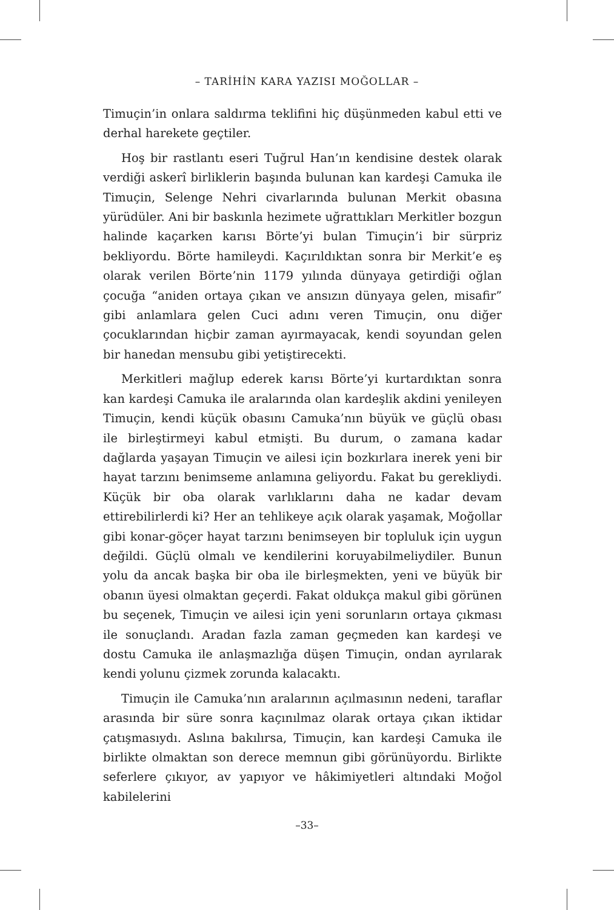– TARİHİN KARA YAZISI MOĞOLLAR –
Timuçin’in onlara saldırma teklifini hiç düşünmeden kabul etti ve derhal harekete geçtiler.
Hoş bir rastlantı eseri Tuğrul Han’ın kendisine destek olarak verdiği askerî birliklerin başında bulunan kan kardeşi Camuka ile Timuçin, Selenge Nehri civarlarında bulunan Merkit obasına yürüdüler. Ani bir baskınla hezimete uğrattıkları Merkitler bozgun halinde kaçarken karısı Börte’yi bulan Timuçin’i bir sürpriz bekliyordu. Börte hamileydi. Kaçırıldıktan sonra bir Merkit’e eş olarak verilen Börte’nin 1179 yılında dünyaya getirdiği oğlan çocuğa “aniden ortaya çıkan ve ansızın dünyaya gelen, misafir” gibi anlamlara gelen Cuci adını veren Timuçin, onu diğer çocuklarından hiçbir zaman ayırmayacak, kendi soyundan gelen bir hanedan mensubu gibi yetiştirecekti.
Merkitleri mağlup ederek karısı Börte’yi kurtardıktan sonra kan kardeşi Camuka ile aralarında olan kardeşlik akdini yenileyen Timuçin, kendi küçük obasını Camuka’nın büyük ve güçlü obası ile birleştirmeyi kabul etmişti. Bu durum, o zamana kadar dağlarda yaşayan Timuçin ve ailesi için bozkırlara inerek yeni bir hayat tarzını benimseme anlamına geliyordu. Fakat bu gerekliydi. Küçük bir oba olarak varlıklarını daha ne kadar devam ettirebilirlerdi ki? Her an tehlikeye açık olarak yaşamak, Moğollar gibi konar-göçer hayat tarzını benimseyen bir topluluk için uygun değildi. Güçlü olmalı ve kendilerini koruyabilmeliydiler. Bunun yolu da ancak başka bir oba ile birleşmekten, yeni ve büyük bir obanın üyesi olmaktan geçerdi. Fakat oldukça makul gibi görünen bu seçenek, Timuçin ve ailesi için yeni sorunların ortaya çıkması ile sonuçlandı. Aradan fazla zaman geçmeden kan kardeşi ve dostu Camuka ile anlaşmazlığa düşen Timuçin, ondan ayrılarak kendi yolunu çizmek zorunda kalacaktı.
Timuçin ile Camuka’nın aralarının açılmasının nedeni, taraflar arasında bir süre sonra kaçınılmaz olarak ortaya çıkan iktidar çatışmasıydı. Aslına bakılırsa, Timuçin, kan kardeşi Camuka ile birlikte olmaktan son derece memnun gibi görünüyordu. Birlikte seferlere çıkıyor, av yapıyor ve hâkimiyetleri altındaki Moğol kabilelerini
–33–